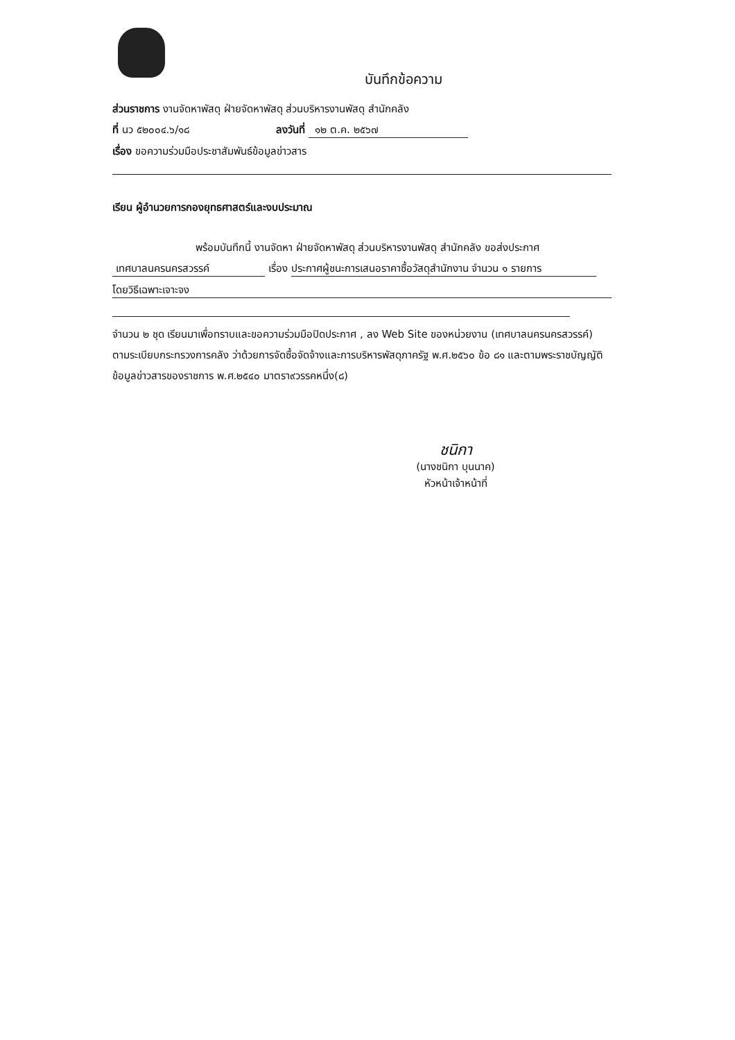บันทึกข้อความ
ส่วนราชการ งานจัดหาพัสดุ ฝ่ายจัดหาพัสดุ ส่วนบริหารงานพัสดุ สำนักคลัง
ที่ นว ๕๒๐๐๔.๖/๑๘ ลงวันที่ ๑๒ ต.ค. ๒๕๖๗
เรื่อง ขอความร่วมมือประชาสัมพันธ์ข้อมูลข่าวสาร
เรียน ผู้อำนวยการกองยุทธศาสตร์และงบประมาณ
พร้อมบันทึกนี้ งานจัดหา ฝ่ายจัดหาพัสดุ ส่วนบริหารงานพัสดุ สำนักคลัง ขอส่งประกาศ
เทศบาลนครนครสวรรค์ เรื่อง ประกาศผู้ชนะการเสนอราคาซื้อวัสดุสำนักงาน จำนวน ๑ รายการ
โดยวิธีเฉพาะเจาะจง
จำนวน ๒ ชุด เรียนมาเพื่อทราบและขอความร่วมมือปิดประกาศ , ลง Web Site ของหน่วยงาน (เทศบาลนครนครสวรรค์) ตามระเบียบกระทรวงการคลัง ว่าด้วยการจัดซื้อจัดจ้างและการบริหารพัสดุภาครัฐ พ.ศ.๒๕๖๐ ข้อ ๘๑ และตามพระราชบัญญัติ ข้อมูลข่าวสารของราชการ พ.ศ.๒๕๔๐ มาตรา๙วรรคหนึ่ง(๘)
ชนิกา
(นางชนิกา บุนนาค)
หัวหน้าเจ้าหน้าที่